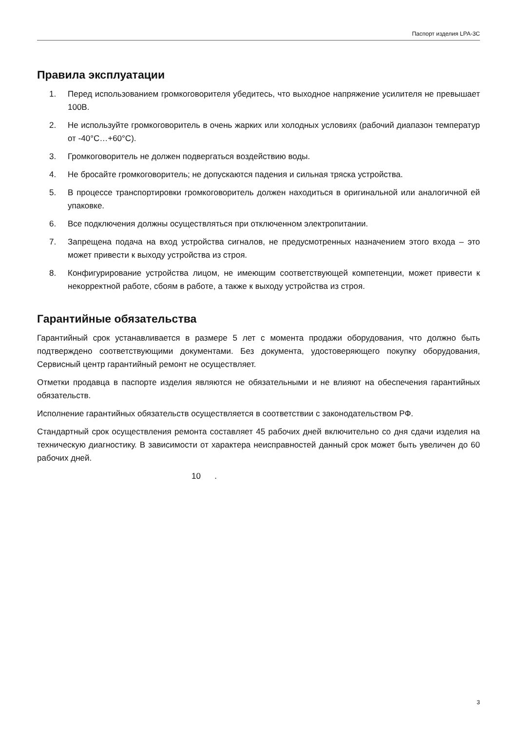Паспорт изделия LPA-3C
Правила эксплуатации
1. Перед использованием громкоговорителя убедитесь, что выходное напряжение усилителя не превышает 100В.
2. Не используйте громкоговоритель в очень жарких или холодных условиях (рабочий диапазон температур от -40°C…+60°C).
3. Громкоговоритель не должен подвергаться воздействию воды.
4. Не бросайте громкоговоритель; не допускаются падения и сильная тряска устройства.
5. В процессе транспортировки громкоговоритель должен находиться в оригинальной или аналогичной ей упаковке.
6. Все подключения должны осуществляться при отключенном электропитании.
7. Запрещена подача на вход устройства сигналов, не предусмотренных назначением этого входа – это может привести к выходу устройства из строя.
8. Конфигурирование устройства лицом, не имеющим соответствующей компетенции, может привести к некорректной работе, сбоям в работе, а также к выходу устройства из строя.
Гарантийные обязательства
Гарантийный срок устанавливается в размере 5 лет с момента продажи оборудования, что должно быть подтверждено соответствующими документами. Без документа, удостоверяющего покупку оборудования, Сервисный центр гарантийный ремонт не осуществляет.
Отметки продавца в паспорте изделия являются не обязательными и не влияют на обеспечения гарантийных обязательств.
Исполнение гарантийных обязательств осуществляется в соответствии с законодательством РФ.
Стандартный срок осуществления ремонта составляет 45 рабочих дней включительно со дня сдачи изделия на техническую диагностику. В зависимости от характера неисправностей данный срок может быть увеличен до 60 рабочих дней.
10 .
3